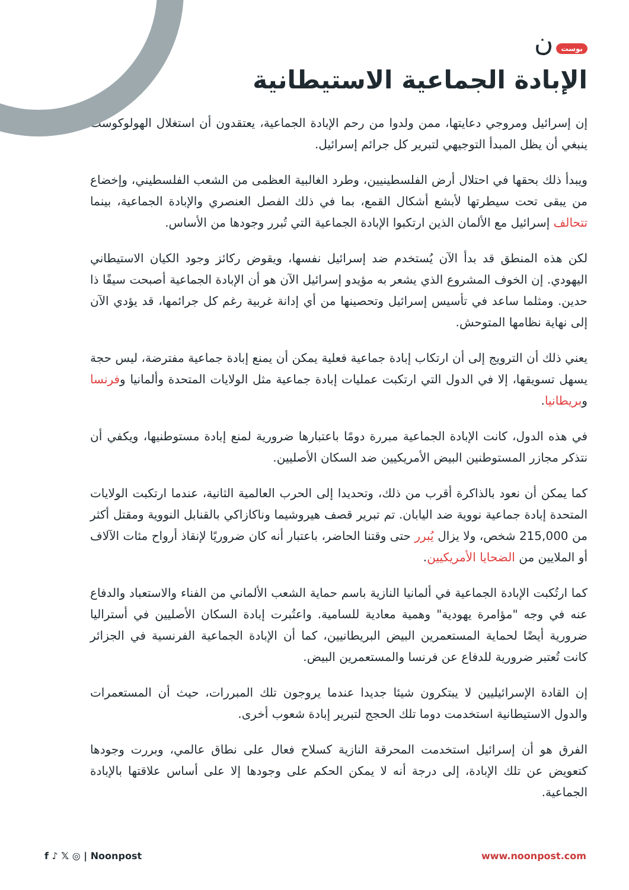بوست ن
الإبادة الجماعية الاستيطانية
إن إسرائيل ومروجي دعايتها، ممن ولدوا من رحم الإبادة الجماعية، يعتقدون أن استغلال الهولوكوست ينبغي أن يظل المبدأ التوجيهي لتبرير كل جرائم إسرائيل.
ويبدأ ذلك بحقها في احتلال أرض الفلسطينيين، وطرد الغالبية العظمى من الشعب الفلسطيني، وإخضاع من يبقى تحت سيطرتها لأبشع أشكال القمع، بما في ذلك الفصل العنصري والإبادة الجماعية، بينما تتحالف إسرائيل مع الألمان الذين ارتكبوا الإبادة الجماعية التي تُبرر وجودها من الأساس.
لكن هذه المنطق قد بدأ الآن يُستخدم ضد إسرائيل نفسها، ويقوض ركائز وجود الكيان الاستيطاني اليهودي. إن الخوف المشروع الذي يشعر به مؤيدو إسرائيل الآن هو أن الإبادة الجماعية أصبحت سيفًا ذا حدين. ومثلما ساعد في تأسيس إسرائيل وتحصينها من أي إدانة غربية رغم كل جرائمها، قد يؤدي الآن إلى نهاية نظامها المتوحش.
يعني ذلك أن الترويج إلى أن ارتكاب إبادة جماعية فعلية يمكن أن يمنع إبادة جماعية مفترضة، ليس حجة يسهل تسويقها، إلا في الدول التي ارتكبت عمليات إبادة جماعية مثل الولايات المتحدة وألمانيا وفرنسا وبريطانيا.
في هذه الدول، كانت الإبادة الجماعية مبررة دومًا باعتبارها ضرورية لمنع إبادة مستوطنيها، ويكفي أن نتذكر مجازر المستوطنين البيض الأمريكيين ضد السكان الأصليين.
كما يمكن أن نعود بالذاكرة أقرب من ذلك، وتحديدا إلى الحرب العالمية الثانية، عندما ارتكبت الولايات المتحدة إبادة جماعية نووية ضد اليابان. تم تبرير قصف هيروشيما وناكازاكي بالقنابل النووية ومقتل أكثر من 215,000 شخص، ولا يزال يُبرر حتى وقتنا الحاضر، باعتبار أنه كان ضروريًا لإنقاذ أرواح مئات الآلاف أو الملايين من الضحايا الأمريكيين.
كما ارتُكبت الإبادة الجماعية في ألمانيا النازية باسم حماية الشعب الألماني من الفناء والاستعباد والدفاع عنه في وجه "مؤامرة يهودية" وهمية معادية للسامية. واعتُبرت إبادة السكان الأصليين في أستراليا ضرورية أيضًا لحماية المستعمرين البيض البريطانيين، كما أن الإبادة الجماعية الفرنسية في الجزائر كانت تُعتبر ضرورية للدفاع عن فرنسا والمستعمرين البيض.
إن القادة الإسرائيليين لا يبتكرون شيئا جديدا عندما يروجون تلك المبررات، حيث أن المستعمرات والدول الاستيطانية استخدمت دوما تلك الحجج لتبرير إبادة شعوب أخرى.
الفرق هو أن إسرائيل استخدمت المحرقة النازية كسلاح فعال على نطاق عالمي، وبررت وجودها كتعويض عن تلك الإبادة، إلى درجة أنه لا يمكن الحكم على وجودها إلا على أساس علاقتها بالإبادة الجماعية.
f ♪ 𝕏 ◎ | Noonpost www.noonpost.com